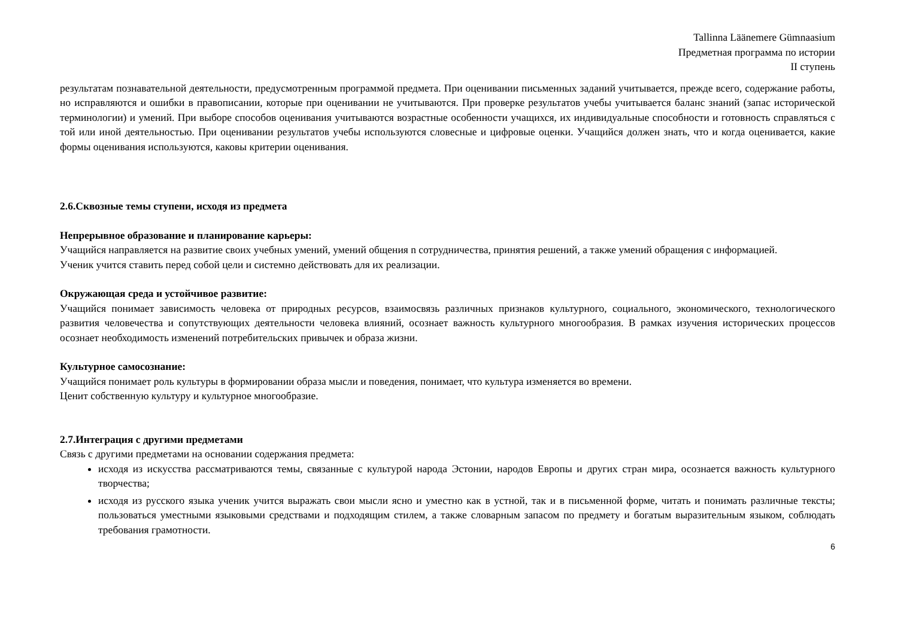Tallinna Läänemere Gümnaasium
Предметная программа по истории
II ступень
результатам познавательной деятельности, предусмотренным программой предмета. При оценивании письменных заданий учитывается, прежде всего, содержание работы, но исправляются и ошибки в правописании, которые при оценивании не учитываются. При проверке результатов учебы учитывается баланс знаний (запас исторической терминологии) и умений. При выборе способов оценивания учитываются возрастные особенности учащихся, их индивидуальные способности и готовность справляться с той или иной деятельностью. При оценивании результатов учебы используются словесные и цифровые оценки. Учащийся должен знать, что и когда оценивается, какие формы оценивания используются, каковы критерии оценивания.
2.6.Сквозные темы ступени, исходя из предмета
Непрерывное образование и планирование карьеры:
Учащийся направляется на развитие своих учебных умений, умений общения n сотрудничества, принятия решений, а также умений обращения с информацией.
Ученик учится ставить перед собой цели и системно действовать для их реализации.
Окружающая среда и устойчивое развитие:
Учащийся понимает зависимость человека от природных ресурсов, взаимосвязь различных признаков культурного, социального, экономического, технологического развития человечества и сопутствующих деятельности человека влияний, осознает важность культурного многообразия. В рамках изучения исторических процессов осознает необходимость изменений потребительских привычек и образа жизни.
Культурное самосознание:
Учащийся понимает роль культуры в формировании образа мысли и поведения, понимает, что культура изменяется во времени.
Ценит собственную культуру и культурное многообразие.
2.7.Интеграция с другими предметами
Связь с другими предметами на основании содержания предмета:
исходя из искусства рассматриваются темы, связанные с культурой народа Эстонии, народов Европы и других стран мира, осознается важность культурного творчества;
исходя из русского языка ученик учится выражать свои мысли ясно и уместно как в устной, так и в письменной форме, читать и понимать различные тексты; пользоваться уместными языковыми средствами и подходящим стилем, а также словарным запасом по предмету и богатым выразительным языком, соблюдать требования грамотности.
6